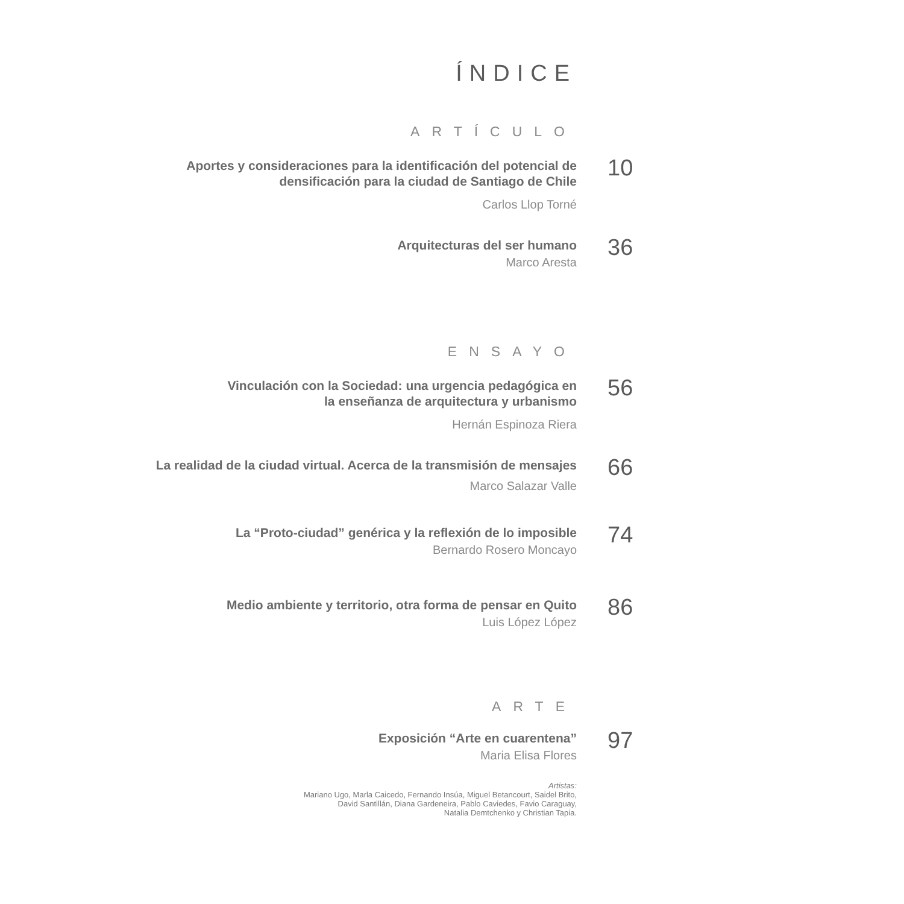ÍNDICE
ARTÍCULO
Aportes y consideraciones para la identificación del potencial de
densificación para la ciudad de Santiago de Chile
Carlos Llop Torné
10
Arquitecturas del ser humano
Marco Aresta
36
ENSAYO
Vinculación con la Sociedad: una urgencia pedagógica en
la enseñanza de arquitectura y urbanismo
Hernán Espinoza Riera
56
La realidad de la ciudad virtual. Acerca de la transmisión de mensajes
Marco Salazar Valle
66
La “Proto-ciudad” genérica y la reflexión de lo imposible
Bernardo Rosero Moncayo
74
Medio ambiente y territorio, otra forma de pensar en Quito
Luis López López
86
ARTE
Exposición “Arte en cuarentena”
Maria Elisa Flores
97
Artistas:
Mariano Ugo, Marla Caicedo, Fernando Insúa, Miguel Betancourt, Saidel Brito,
David Santillán, Diana Gardeneira, Pablo Caviedes, Favio Caraguay,
Natalia Demtchenko y Christian Tapia.